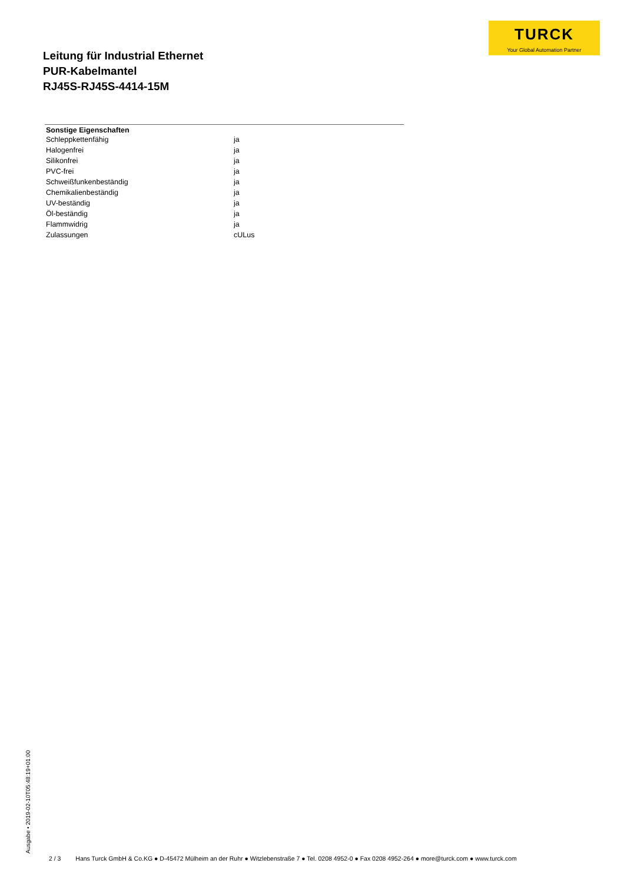TURCK
Your Global Automation Partner
Leitung für Industrial Ethernet
PUR-Kabelmantel
RJ45S-RJ45S-4414-15M
| Sonstige Eigenschaften | |
| --- | --- |
| Schleppkettenfähig | ja |
| Halogenfrei | ja |
| Silikonfrei | ja |
| PVC-frei | ja |
| Schweißfunkenbeständig | ja |
| Chemikalienbeständig | ja |
| UV-beständig | ja |
| Öl-beständig | ja |
| Flammwidrig | ja |
| Zulassungen | cULus |
Ausgabe • 2019-02-10T05:48:19+01:00
2 / 3 Hans Turck GmbH & Co.KG ● D-45472 Mülheim an der Ruhr ● Witzlebenstraße 7 ● Tel. 0208 4952-0 ● Fax 0208 4952-264 ● more@turck.com ● www.turck.com